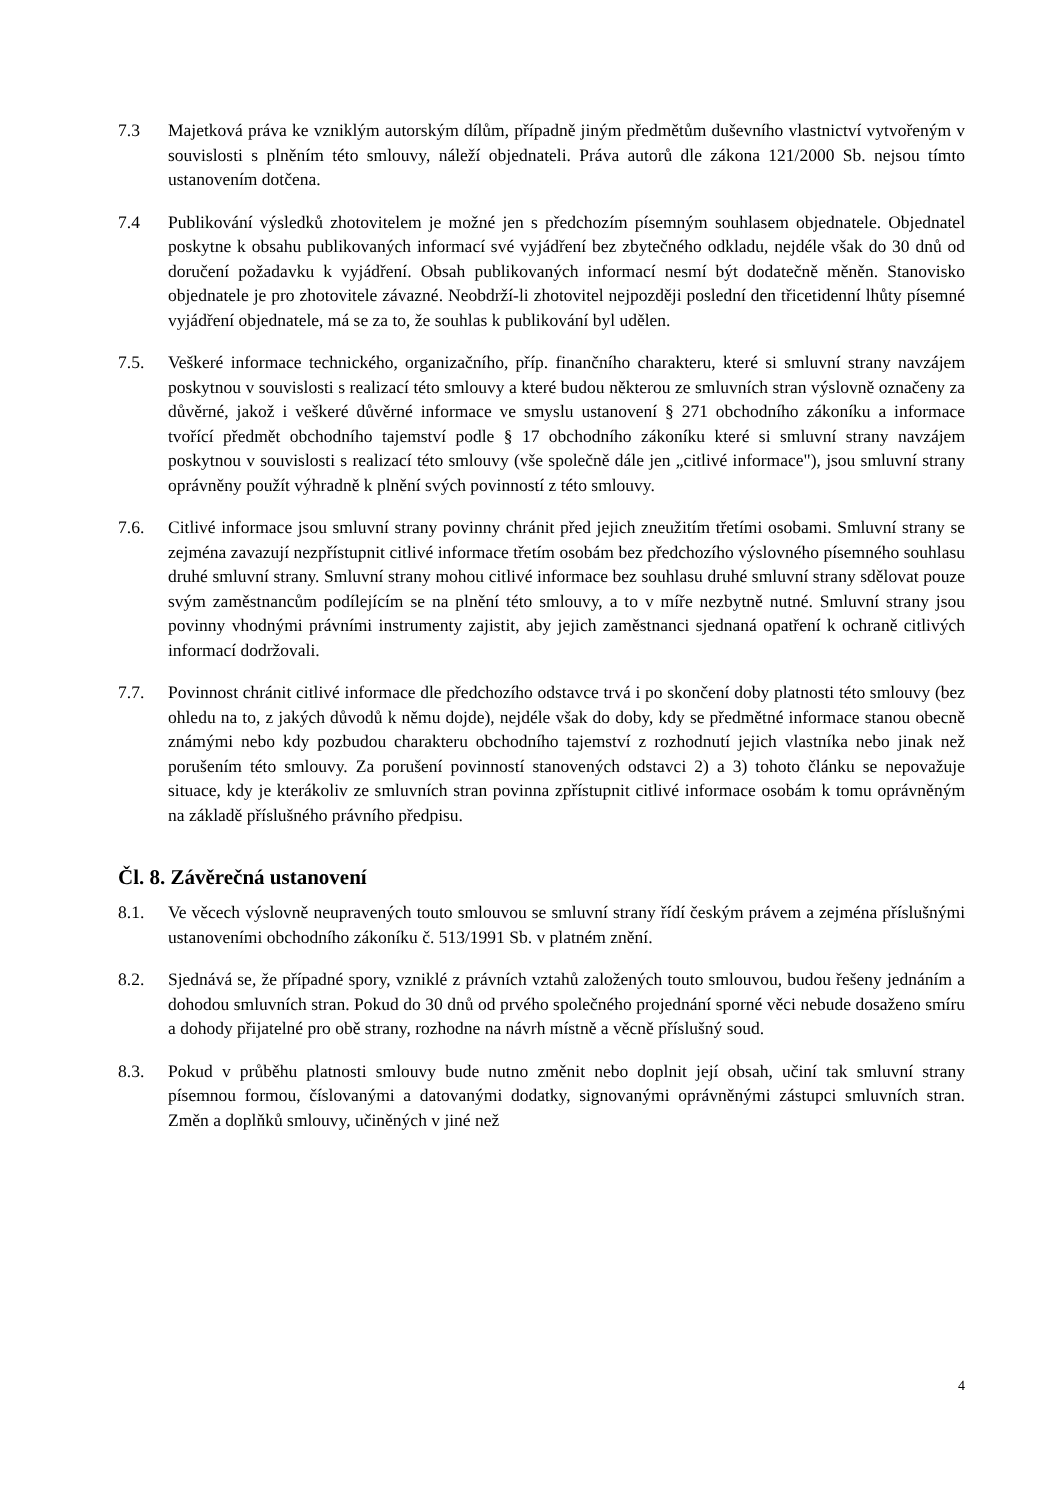7.3 Majetková práva ke vzniklým autorským dílům, případně jiným předmětům duševního vlastnictví vytvořeným v souvislosti s plněním této smlouvy, náleží objednateli. Práva autorů dle zákona 121/2000 Sb. nejsou tímto ustanovením dotčena.
7.4 Publikování výsledků zhotovitelem je možné jen s předchozím písemným souhlasem objednatele. Objednatel poskytne k obsahu publikovaných informací své vyjádření bez zbytečného odkladu, nejdéle však do 30 dnů od doručení požadavku k vyjádření. Obsah publikovaných informací nesmí být dodatečně měněn. Stanovisko objednatele je pro zhotovitele závazné. Neobdrží-li zhotovitel nejpozději poslední den třicetidenní lhůty písemné vyjádření objednatele, má se za to, že souhlas k publikování byl udělen.
7.5. Veškeré informace technického, organizačního, příp. finančního charakteru, které si smluvní strany navzájem poskytnou v souvislosti s realizací této smlouvy a které budou některou ze smluvních stran výslovně označeny za důvěrné, jakož i veškeré důvěrné informace ve smyslu ustanovení § 271 obchodního zákoníku a informace tvořící předmět obchodního tajemství podle § 17 obchodního zákoníku které si smluvní strany navzájem poskytnou v souvislosti s realizací této smlouvy (vše společně dále jen „citlivé informace"), jsou smluvní strany oprávněny použít výhradně k plnění svých povinností z této smlouvy.
7.6. Citlivé informace jsou smluvní strany povinny chránit před jejich zneužitím třetími osobami. Smluvní strany se zejména zavazují nezpřístupnit citlivé informace třetím osobám bez předchozího výslovného písemného souhlasu druhé smluvní strany. Smluvní strany mohou citlivé informace bez souhlasu druhé smluvní strany sdělovat pouze svým zaměstnancům podílejícím se na plnění této smlouvy, a to v míře nezbytně nutné. Smluvní strany jsou povinny vhodnými právními instrumenty zajistit, aby jejich zaměstnanci sjednaná opatření k ochraně citlivých informací dodržovali.
7.7. Povinnost chránit citlivé informace dle předchozího odstavce trvá i po skončení doby platnosti této smlouvy (bez ohledu na to, z jakých důvodů k němu dojde), nejdéle však do doby, kdy se předmětné informace stanou obecně známými nebo kdy pozbudou charakteru obchodního tajemství z rozhodnutí jejich vlastníka nebo jinak než porušením této smlouvy. Za porušení povinností stanovených odstavci 2) a 3) tohoto článku se nepovažuje situace, kdy je kterákoliv ze smluvních stran povinna zpřístupnit citlivé informace osobám k tomu oprávněným na základě příslušného právního předpisu.
Čl. 8. Závěrečná ustanovení
8.1. Ve věcech výslovně neupravených touto smlouvou se smluvní strany řídí českým právem a zejména příslušnými ustanoveními obchodního zákoníku č. 513/1991 Sb. v platném znění.
8.2. Sjednává se, že případné spory, vzniklé z právních vztahů založených touto smlouvou, budou řešeny jednáním a dohodou smluvních stran. Pokud do 30 dnů od prvého společného projednání sporné věci nebude dosaženo smíru a dohody přijatelné pro obě strany, rozhodne na návrh místně a věcně příslušný soud.
8.3. Pokud v průběhu platnosti smlouvy bude nutno změnit nebo doplnit její obsah, učiní tak smluvní strany písemnou formou, číslovanými a datovanými dodatky, signovanými oprávněnými zástupci smluvních stran. Změn a doplňků smlouvy, učiněných v jiné než
4